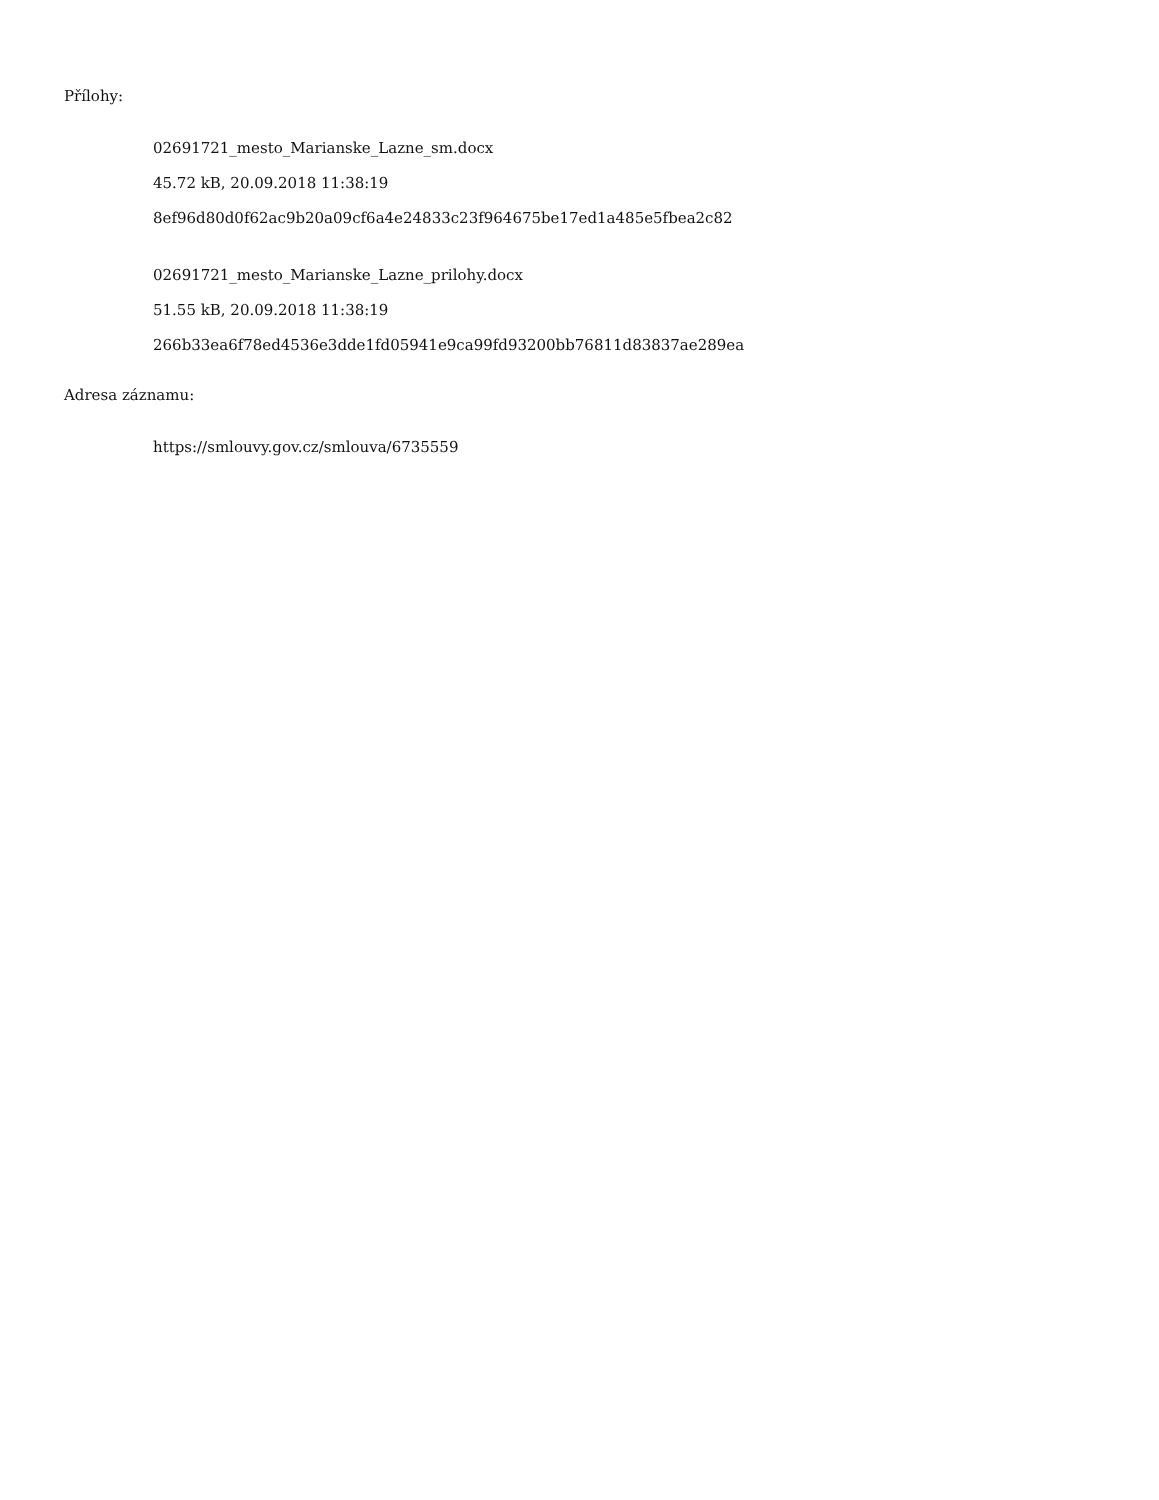Přílohy:
02691721_mesto_Marianske_Lazne_sm.docx
45.72 kB, 20.09.2018 11:38:19
8ef96d80d0f62ac9b20a09cf6a4e24833c23f964675be17ed1a485e5fbea2c82
02691721_mesto_Marianske_Lazne_prilohy.docx
51.55 kB, 20.09.2018 11:38:19
266b33ea6f78ed4536e3dde1fd05941e9ca99fd93200bb76811d83837ae289ea
Adresa záznamu:
https://smlouvy.gov.cz/smlouva/6735559